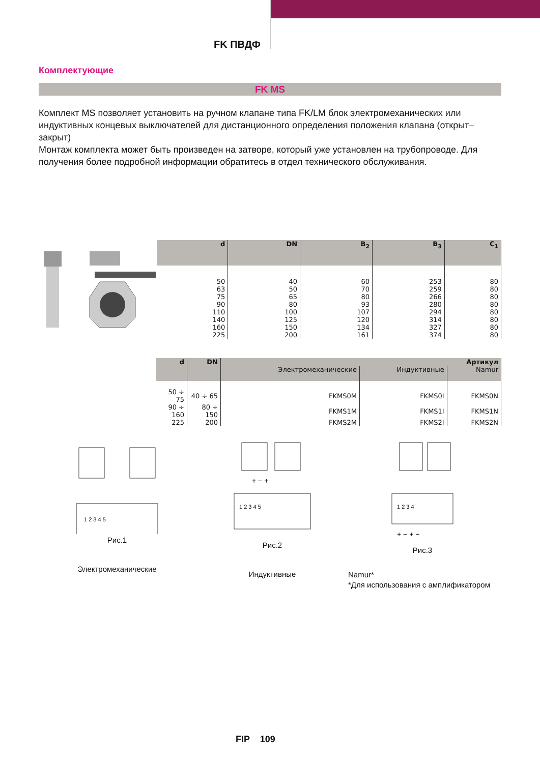FK ПВДФ
Комплектующие
FK MS
Комплект MS позволяет установить на ручном клапане типа FK/LM блок электромеханических или индуктивных концевых выключателей для дистанционного определения положения клапана (открыт–закрыт)
Монтаж комплекта может быть произведен на затворе, который уже установлен на трубопроводе. Для получения более подробной информации обратитесь в отдел технического обслуживания.
| d | DN | B<sub>2</sub> | B<sub>3</sub> | C<sub>1</sub> |
| --- | --- | --- | --- | --- |
| 50 | 40 | 60 | 253 | 80 |
| 63 | 50 | 70 | 259 | 80 |
| 75 | 65 | 80 | 266 | 80 |
| 90 | 80 | 93 | 280 | 80 |
| 110 | 100 | 107 | 294 | 80 |
| 140 | 125 | 120 | 314 | 80 |
| 160 | 150 | 134 | 327 | 80 |
| 225 | 200 | 161 | 374 | 80 |
| d | DN | Артикул | | |
| --- | --- | --- | --- | --- |
| | | Электромеханические | Индуктивные | Namur |
| 50 ÷ 75 | 40 ÷ 65 | FKMS0M | FKMS0I | FKMS0N |
| 90 ÷ 160 | 80 ÷ 150 | FKMS1M | FKMS1I | FKMS1N |
| 225 | 200 | FKMS2M | FKMS2I | FKMS2N |
1 2 3 4 5
Рис.1
Электромеханические
1 2 3 4 5
+ − +
Рис.2
Индуктивные
1 2 3 4
+ − + −
Рис.3
Namur*
*Для использования с амплификатором
FIP 109